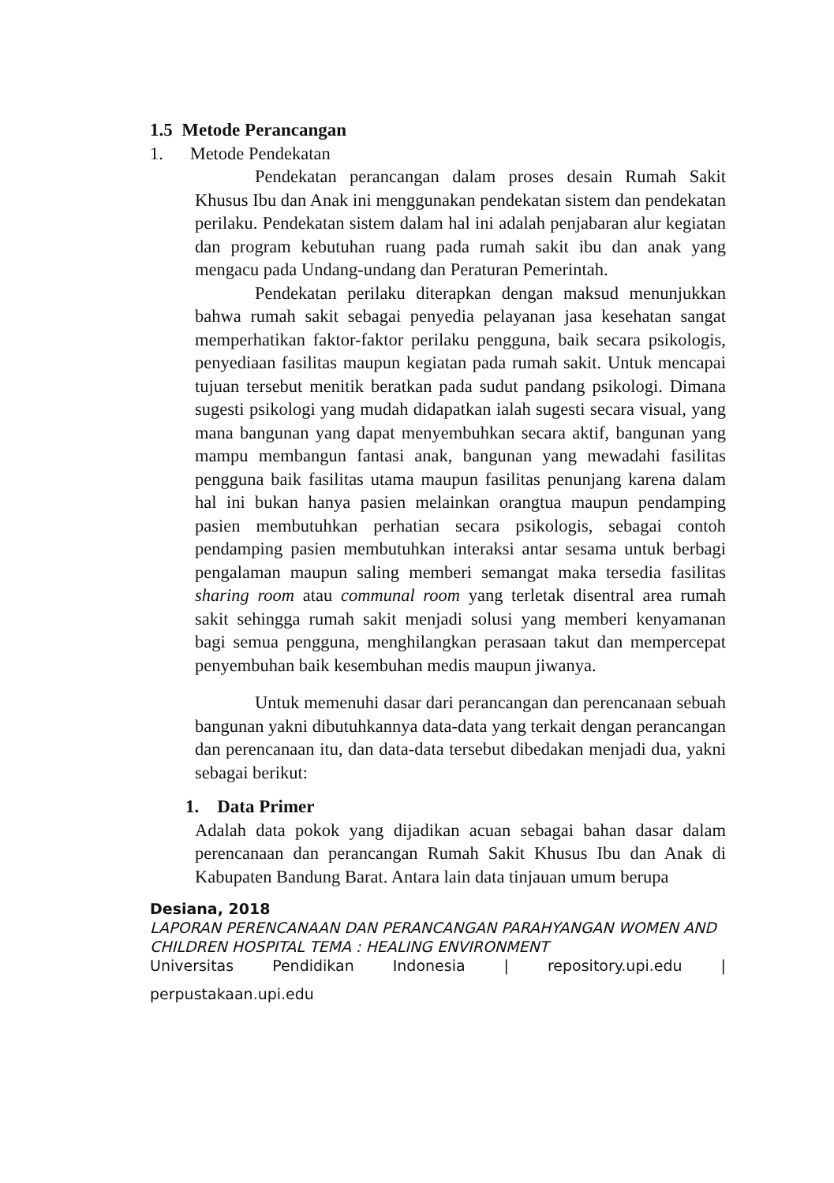1.5 Metode Perancangan
1. Metode Pendekatan
Pendekatan perancangan dalam proses desain Rumah Sakit Khusus Ibu dan Anak ini menggunakan pendekatan sistem dan pendekatan perilaku. Pendekatan sistem dalam hal ini adalah penjabaran alur kegiatan dan program kebutuhan ruang pada rumah sakit ibu dan anak yang mengacu pada Undang-undang dan Peraturan Pemerintah.
Pendekatan perilaku diterapkan dengan maksud menunjukkan bahwa rumah sakit sebagai penyedia pelayanan jasa kesehatan sangat memperhatikan faktor-faktor perilaku pengguna, baik secara psikologis, penyediaan fasilitas maupun kegiatan pada rumah sakit. Untuk mencapai tujuan tersebut menitik beratkan pada sudut pandang psikologi. Dimana sugesti psikologi yang mudah didapatkan ialah sugesti secara visual, yang mana bangunan yang dapat menyembuhkan secara aktif, bangunan yang mampu membangun fantasi anak, bangunan yang mewadahi fasilitas pengguna baik fasilitas utama maupun fasilitas penunjang karena dalam hal ini bukan hanya pasien melainkan orangtua maupun pendamping pasien membutuhkan perhatian secara psikologis, sebagai contoh pendamping pasien membutuhkan interaksi antar sesama untuk berbagi pengalaman maupun saling memberi semangat maka tersedia fasilitas sharing room atau communal room yang terletak disentral area rumah sakit sehingga rumah sakit menjadi solusi yang memberi kenyamanan bagi semua pengguna, menghilangkan perasaan takut dan mempercepat penyembuhan baik kesembuhan medis maupun jiwanya.
Untuk memenuhi dasar dari perancangan dan perencanaan sebuah bangunan yakni dibutuhkannya data-data yang terkait dengan perancangan dan perencanaan itu, dan data-data tersebut dibedakan menjadi dua, yakni sebagai berikut:
1. Data Primer
Adalah data pokok yang dijadikan acuan sebagai bahan dasar dalam perencanaan dan perancangan Rumah Sakit Khusus Ibu dan Anak di Kabupaten Bandung Barat. Antara lain data tinjauan umum berupa
Desiana, 2018
LAPORAN PERENCANAAN DAN PERANCANGAN PARAHYANGAN WOMEN AND CHILDREN HOSPITAL TEMA : HEALING ENVIRONMENT
Universitas Pendidikan Indonesia | repository.upi.edu |
perpustakaan.upi.edu